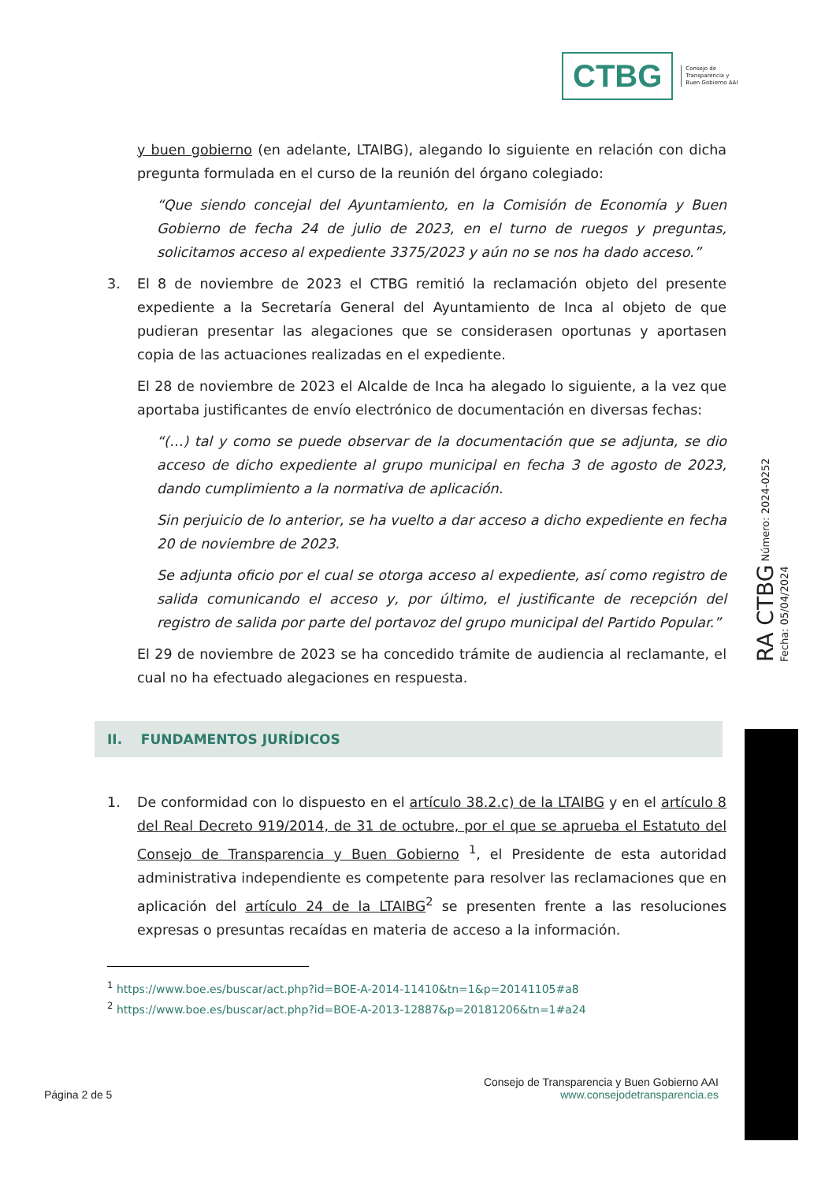CTBG
Consejo de
Transparencia y
Buen Gobierno AAI
y buen gobierno (en adelante, LTAIBG), alegando lo siguiente en relación con dicha pregunta formulada en el curso de la reunión del órgano colegiado:
“Que siendo concejal del Ayuntamiento, en la Comisión de Economía y Buen Gobierno de fecha 24 de julio de 2023, en el turno de ruegos y preguntas, solicitamos acceso al expediente 3375/2023 y aún no se nos ha dado acceso.”
3. El 8 de noviembre de 2023 el CTBG remitió la reclamación objeto del presente expediente a la Secretaría General del Ayuntamiento de Inca al objeto de que pudieran presentar las alegaciones que se considerasen oportunas y aportasen copia de las actuaciones realizadas en el expediente.
El 28 de noviembre de 2023 el Alcalde de Inca ha alegado lo siguiente, a la vez que aportaba justificantes de envío electrónico de documentación en diversas fechas:
“(…) tal y como se puede observar de la documentación que se adjunta, se dio acceso de dicho expediente al grupo municipal en fecha 3 de agosto de 2023, dando cumplimiento a la normativa de aplicación.
Sin perjuicio de lo anterior, se ha vuelto a dar acceso a dicho expediente en fecha 20 de noviembre de 2023.
Se adjunta oficio por el cual se otorga acceso al expediente, así como registro de salida comunicando el acceso y, por último, el justificante de recepción del registro de salida por parte del portavoz del grupo municipal del Partido Popular.”
El 29 de noviembre de 2023 se ha concedido trámite de audiencia al reclamante, el cual no ha efectuado alegaciones en respuesta.
II. FUNDAMENTOS JURÍDICOS
1. De conformidad con lo dispuesto en el artículo 38.2.c) de la LTAIBG y en el artículo 8 del Real Decreto 919/2014, de 31 de octubre, por el que se aprueba el Estatuto del Consejo de Transparencia y Buen Gobierno <sup>1</sup>, el Presidente de esta autoridad administrativa independiente es competente para resolver las reclamaciones que en aplicación del artículo 24 de la LTAIBG<sup>2</sup> se presenten frente a las resoluciones expresas o presuntas recaídas en materia de acceso a la información.
<sup>1</sup> https://www.boe.es/buscar/act.php?id=BOE-A-2014-11410&tn=1&p=20141105#a8
<sup>2</sup> https://www.boe.es/buscar/act.php?id=BOE-A-2013-12887&p=20181206&tn=1#a24
Página 2 de 5
Consejo de Transparencia y Buen Gobierno AAI
www.consejodetransparencia.es
RA CTBG Número: 2024-0252 Fecha: 05/04/2024